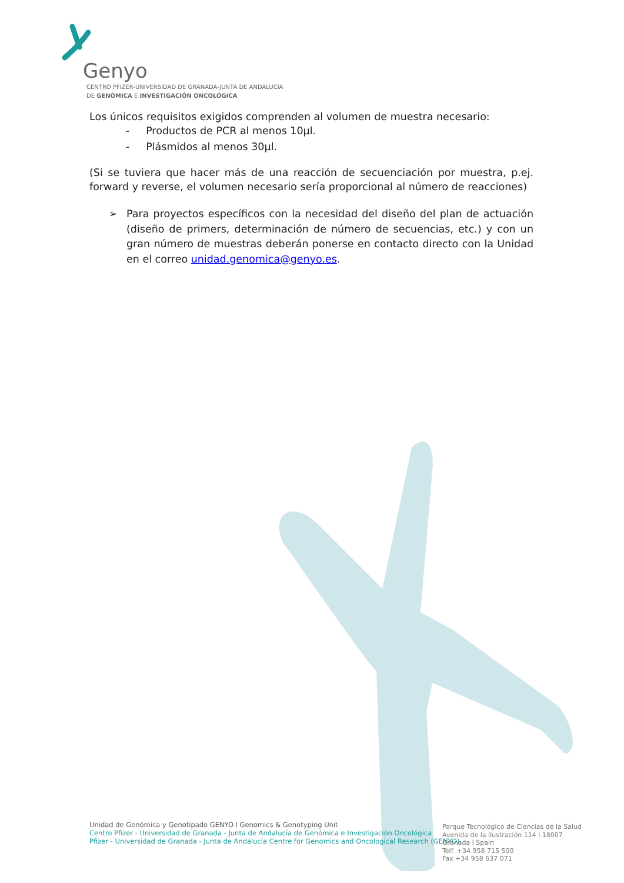Genyo
CENTRO PFIZER-UNIVERSIDAD DE GRANADA-JUNTA DE ANDALUCIA
DE GENÓMICA E INVESTIGACIÓN ONCOLÓGICA
Los únicos requisitos exigidos comprenden al volumen de muestra necesario:
- Productos de PCR al menos 10µl.
- Plásmidos al menos 30µl.
(Si se tuviera que hacer más de una reacción de secuenciación por muestra, p.ej. forward y reverse, el volumen necesario sería proporcional al número de reacciones)
➢ Para proyectos específicos con la necesidad del diseño del plan de actuación (diseño de primers, determinación de número de secuencias, etc.) y con un gran número de muestras deberán ponerse en contacto directo con la Unidad en el correo unidad.genomica@genyo.es.
Unidad de Genómica y Genotipado GENYO l Genomics & Genotyping Unit
Centro Pfizer - Universidad de Granada - Junta de Andalucía de Genómica e Investigación Oncológica
Pfizer - Universidad de Granada - Junta de Andalucía Centre for Genomics and Oncological Research (GENYO)
Parque Tecnológico de Ciencias de la Salud
Avenida de la Ilustración 114 l 18007
Granada l Spain
Telf. +34 958 715 500
Fax +34 958 637 071